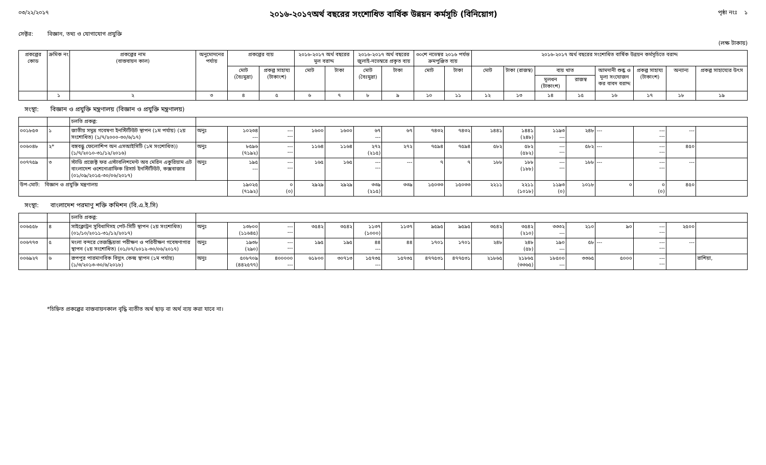০৩/২২/২০১৭
২০১৬-২০১৭অর্থ বছরের সংশোধিত বার্ষিক উন্নয়ন কর্মসূচি (বিনিয়োগ)
পৃষ্ঠা নংঃ ১
সেক্টর: বিজ্ঞান, তথ্য ও যোগাযোগ প্রযুক্তি
(লক্ষ টাকায়)
| প্রকল্পের কোড | ক্রমিক নং | প্রকল্পের নাম (বাস্তবায়ন কাল) | অনুমোদনের পর্যায় | প্রকল্পের ব্যয় | | ২০১৬-২০১৭ অর্থ বছরের মূল বরাদ্দ | | ২০১৬-২০১৭ অর্থ বছরের জুলাই-নভেম্বরে প্রকৃত ব্যয় | | ৩০শে নভেম্বর ২০১৬ পর্যন্ত ক্রমপুঞ্জিত ব্যয় | | ২০১৬-২০১৭ অর্থ বছরের সংশোধিত বার্ষিক উন্নয়ন কর্মসূচিতে বরাদ্দ | | | | | | | |
| --- | --- | --- | --- | --- | --- | --- | --- | --- | --- | --- | --- | --- | --- | --- | --- | --- | --- | --- | --- |
| | | | | মোট (বৈঃমুদ্রা) | প্রকল্প সাহায্য (টাকাংশ) | মোট | টাকা | মোট (বৈঃমুদ্রা) | টাকা | মোট | টাকা | মোট | টাকা (রাজস্ব) | ব্যয় খাত | | আমদানী শুল্ক ও মূল্য সংযোজন কর বাবদ বরাদ্দ | প্রকল্প সাহায্য (টাকাংশ) | অন্যান্য | প্রকল্প সাহায্যের উৎস |
| | | | | | | | | | | | | | | মূলধন (টাকাংশ) | রাজস্ব | | | | |
| | ১ | ২ | ৩ | ৪ | ৫ | ৬ | ৭ | ৮ | ৯ | ১০ | ১১ | ১২ | ১৩ | ১৪ | ১৫ | ১৬ | ১৭ | ১৮ | ১৯ |
সংস্থা: বিজ্ঞান ও প্রযুক্তি মন্ত্রণালয় (বিজ্ঞান ও প্রযুক্তি মন্ত্রণালয়)
| | | চলতি প্রকল্প: | | | | | | | | | | | | | | | | | |
| ০০১৮৫৩ | ১ | জাতীয় সমুদ্র গবেষণা ইনস্টিটিউট স্থাপন (১ম পর্যায়) (২য় সংশোধিত) (১/৭/২০০০-৩০/৬/১৭) | অনুঃ | ১০২৩৪ --- | --- --- | ১৬০০ | ১৬০০ | ৬৭ --- | ৬৭ | ৭৪৩২ | ৭৪৩২ | ১৪৪১ | ১৪৪১ (২৪৮) | ১১৯৩ --- | ২৪৮ | --- | --- --- | --- | |
| ০০৬০৪৮ | ২* | বঙ্গবন্ধু ফেলোশিপ অন এসআইসিটি (১ম সংশোধিত)) (১/৭/২০১০-৩১/১২/২০১৬) | অনুঃ | ৮৫৯৬ (৭১৯২) | --- --- | ১১৬৪ | ১১৬৪ | ২৭২ (২১৫) | ২৭২ | ৭৫৯৪ | ৭৫৯৪ | ৫৮২ | ৫৮২ (৫৮২) | --- --- | ৫৮২ | --- | --- --- | ৪৫০ | |
| ০০৭৭৫৯ | ৩ | স্টাডি প্রজেক্ট ফর এস্টাবলিশমেন্ট অব মেরিন একুরিয়াম এট বাংলাদেশ ওশেনোগ্রাফিক রিসার্চ ইনস্টিটিউট, কক্সবাজার (০১/০৯/২০১৫-৩০/০৬/২০১৭) | অনুঃ | ১৯৫ --- | --- --- | ১৬৫ | ১৬৫ | --- --- | --- | ৭ | ৭ | ১৮৮ | ১৮৮ (১৮৮) | --- --- | ১৮৮ | --- | --- --- | --- | |
| উপ-মোট: বিজ্ঞান ও প্রযুক্তি মন্ত্রণালয় | | | | ১৯০২৫ (৭১৯২) | ০ (০) | ২৯২৯ | ২৯২৯ | ৩৩৯ (২১৫) | ৩৩৯ | ১৫০৩৩ | ১৫০৩৩ | ২২১১ | ২২১১ (১০১৮) | ১১৯৩ (০) | ১০১৮ | ০ | ০ (০) | ৪৫০ | |
সংস্থা: বাংলাদেশ পরমাণু শক্তি কমিশন (বি.এ.ই.সি)
| | | চলতি প্রকল্প: | | | | | | | | | | | | | | | | | |
| ০০৬৫৫৮ | ৪ | সাইক্লোট্রন সুবিধাদিসহ পেট-সিটি স্থাপন (২য় সংশোধিত) (০১/১০/২০১১-৩১/১২/২০১৭) | অনুঃ | ১৩৮০০ (১১৬৪৫) | --- --- | ৩৫৪২ | ৩৫৪২ | ১১৩৭ (১০০০) | ১১৩৭ | ৯৫৯৫ | ৯৫৯৫ | ৩৫৪২ | ৩৫৪২ (২১০) | ৩৩৩২ --- | ২১০ | ৯০ | --- --- | ২৫০০ | |
| ০০৬৭৭৩ | ৫ | মংলা বন্দরে তেজষ্ক্রিয়তা পরীক্ষণ ও পরিবীক্ষণ গবেষণাগার স্থাপন (২য় সংশোধিত) (০১/০৭/২০১২-৩০/০৬/২০১৭) | অনুঃ | ১৯৩৮ (২৯০) | --- --- | ১৯৫ | ১৯৫ | ৪৪ --- | ৪৪ | ১৭০১ | ১৭০১ | ২৪৮ | ২৪৮ (৫৮) | ১৯০ --- | ৫৮ | --- | --- --- | --- | |
| ০০৬৯২৭ | ৬ | রূপপুর পারমাণবিক বিদ্যুৎ কেন্দ্র স্থাপন (১ম পর্যায়) (১/৩/২০১৩-৩০/৬/২০১৮) | অনুঃ | ৫০৮৭০৯ (৪৪২৫৭৭) | ৪০০০০০ --- | ৬১৮০০ | ৩০৭১৩ | ১৫৭৩৫ --- | ১৫৭৩৫ | ৪৭৭৫৩১ | ৪৭৭৫৩১ | ২১৮৬৫ | ২১৮৬৫ (৩৩৬৫) | ১৮৫০০ --- | ৩৩৬৫ | ৫০০০ | --- --- | | রাশিয়া, |
*চিহ্নিত প্রকল্পের বাস্তবায়নকাল বৃদ্ধি ব্যতীত অর্থ ছাড় বা অর্থ ব্যয় করা যাবে না।